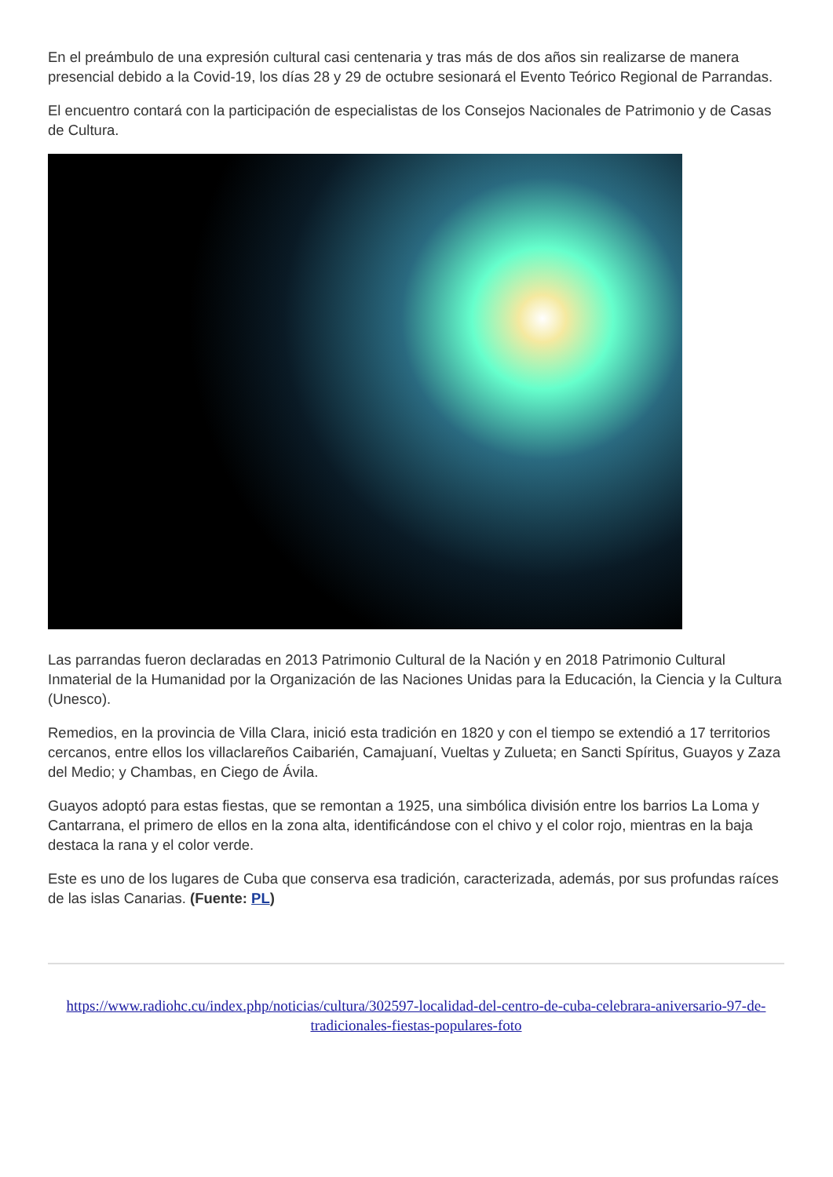En el preámbulo de una expresión cultural casi centenaria y tras más de dos años sin realizarse de manera presencial debido a la Covid-19, los días 28 y 29 de octubre sesionará el Evento Teórico Regional de Parrandas.
El encuentro contará con la participación de especialistas de los Consejos Nacionales de Patrimonio y de Casas de Cultura.
Las parrandas fueron declaradas en 2013 Patrimonio Cultural de la Nación y en 2018 Patrimonio Cultural Inmaterial de la Humanidad por la Organización de las Naciones Unidas para la Educación, la Ciencia y la Cultura (Unesco).
Remedios, en la provincia de Villa Clara, inició esta tradición en 1820 y con el tiempo se extendió a 17 territorios cercanos, entre ellos los villaclareños Caibarién, Camajuaní, Vueltas y Zulueta; en Sancti Spíritus, Guayos y Zaza del Medio; y Chambas, en Ciego de Ávila.
Guayos adoptó para estas fiestas, que se remontan a 1925, una simbólica división entre los barrios La Loma y Cantarrana, el primero de ellos en la zona alta, identificándose con el chivo y el color rojo, mientras en la baja destaca la rana y el color verde.
Este es uno de los lugares de Cuba que conserva esa tradición, caracterizada, además, por sus profundas raíces de las islas Canarias. (Fuente: PL)
https://www.radiohc.cu/index.php/noticias/cultura/302597-localidad-del-centro-de-cuba-celebrara-aniversario-97-de-tradicionales-fiestas-populares-foto